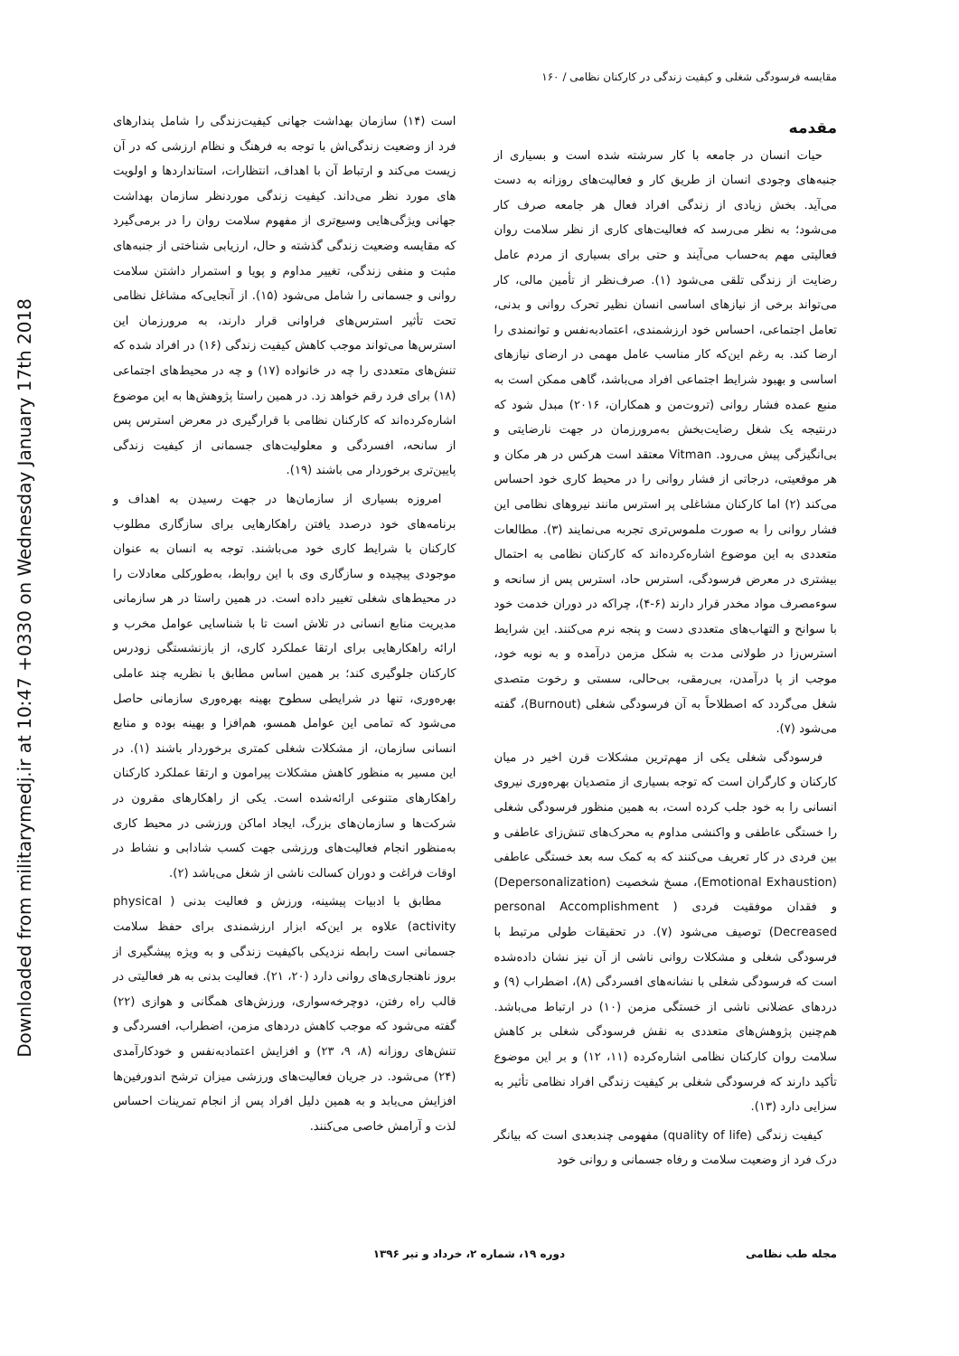Downloaded from militarymedj.ir at 10:47 +0330 on Wednesday January 17th 2018
مقایسه فرسودگی شغلی و کیفیت زندگی در کارکنان نظامی / ۱۶۰
مقدمه
حیات انسان در جامعه با کار سرشته شده است و بسیاری از جنبه‌های وجودی انسان از طریق کار و فعالیت‌های روزانه به دست می‌آید. بخش زیادی از زندگی افراد فعال هر جامعه صرف کار می‌شود؛ به نظر می‌رسد که فعالیت‌های کاری از نظر سلامت روان فعالیتی مهم به‌حساب می‌آیند و حتی برای بسیاری از مردم عامل رضایت از زندگی تلقی می‌شود (۱). صرف‌نظر از تأمین مالی، کار می‌تواند برخی از نیازهای اساسی انسان نظیر تحرک روانی و بدنی، تعامل اجتماعی، احساس خود ارزشمندی، اعتمادبه‌نفس و توانمندی را ارضا کند. به رغم این‌که کار مناسب عامل مهمی در ارضای نیازهای اساسی و بهبود شرایط اجتماعی افراد می‌باشد، گاهی ممکن است به منبع عمده فشار روانی (تروت‌من و همکاران، ۲۰۱۶) مبدل شود که درنتیجه یک شغل رضایت‌بخش به‌مرورزمان در جهت نارضایتی و بی‌انگیزگی پیش می‌رود. Vitman معتقد است هرکس در هر مکان و هر موقعیتی، درجاتی از فشار روانی را در محیط کاری خود احساس می‌کند (۲) اما کارکنان مشاغلی پر استرس مانند نیروهای نظامی این فشار روانی را به صورت ملموس‌تری تجربه می‌نمایند (۳). مطالعات متعددی به این موضوع اشاره‌کرده‌اند که کارکنان نظامی به احتمال بیشتری در معرض فرسودگی، استرس حاد، استرس پس از سانحه و سوءمصرف مواد مخدر قرار دارند (۶-۴)، چراکه در دوران خدمت خود با سوانح و التهاب‌های متعددی دست و پنجه نرم می‌کنند. این شرایط استرس‌زا در طولانی مدت به شکل مزمن درآمده و به نوبه خود، موجب از پا درآمدن، بی‌رمقی، بی‌حالی، سستی و رخوت متصدی شغل می‌گردد که اصطلاحاً به آن فرسودگی شغلی (Burnout)، گفته می‌شود (۷).
فرسودگی شغلی یکی از مهم‌ترین مشکلات قرن اخیر در میان کارکنان و کارگران است که توجه بسیاری از متصدیان بهره‌وری نیروی انسانی را به خود جلب کرده است، به همین منظور فرسودگی شغلی را خستگی عاطفی و واکنشی مداوم به محرک‌های تنش‌زای عاطفی و بین فردی در کار تعریف می‌کنند که به کمک سه بعد خستگی عاطفی (Emotional Exhaustion)، مسخ شخصیت (Depersonalization) و فقدان موفقیت فردی ( personal Accomplishment Decreased) توصیف می‌شود (۷). در تحقیقات طولی مرتبط با فرسودگی شغلی و مشکلات روانی ناشی از آن نیز نشان داده‌شده است که فرسودگی شغلی با نشانه‌های افسردگی (۸)، اضطراب (۹) و دردهای عضلانی ناشی از خستگی مزمن (۱۰) در ارتباط می‌باشد. هم‌چنین پژوهش‌های متعددی به نقش فرسودگی شغلی بر کاهش سلامت روان کارکنان نظامی اشاره‌کرده (۱۱، ۱۲) و بر این موضوع تأکید دارند که فرسودگی شغلی بر کیفیت زندگی افراد نظامی تأثیر به سزایی دارد (۱۳).
کیفیت زندگی (quality of life) مفهومی چندبعدی است که بیانگر درک فرد از وضعیت سلامت و رفاه جسمانی و روانی خود
است (۱۴) سازمان بهداشت جهانی کیفیت‌زندگی را شامل پندارهای فرد از وضعیت زندگی‌اش با توجه به فرهنگ و نظام ارزشی که در آن زیست می‌کند و ارتباط آن با اهداف، انتظارات، استانداردها و اولویت های مورد نظر می‌داند. کیفیت زندگی موردنظر سازمان بهداشت جهانی ویژگی‌هایی وسیع‌تری از مفهوم سلامت روان را در برمی‌گیرد که مقایسه وضعیت زندگی گذشته و حال، ارزیابی شناختی از جنبه‌های مثبت و منفی زندگی، تغییر مداوم و پویا و استمرار داشتن سلامت روانی و جسمانی را شامل می‌شود (۱۵). از آنجایی‌که مشاغل نظامی تحت تأثیر استرس‌های فراوانی قرار دارند، به مرورزمان این استرس‌ها می‌تواند موجب کاهش کیفیت زندگی (۱۶) در افراد شده که تنش‌های متعددی را چه در خانواده (۱۷) و چه در محیط‌های اجتماعی (۱۸) برای فرد رقم خواهد زد. در همین راستا پژوهش‌ها به این موضوع اشاره‌کرده‌اند که کارکنان نظامی با قرارگیری در معرض استرس پس از سانحه، افسردگی و معلولیت‌های جسمانی از کیفیت زندگی پایین‌تری برخوردار می باشند (۱۹).
امروزه بسیاری از سازمان‌ها در جهت رسیدن به اهداف و برنامه‌های خود درصدد یافتن راهکارهایی برای سازگاری مطلوب کارکنان با شرایط کاری خود می‌باشند. توجه به انسان به عنوان موجودی پیچیده و سازگاری وی با این روابط، به‌طورکلی معادلات را در محیط‌های شغلی تغییر داده است. در همین راستا در هر سازمانی مدیریت منابع انسانی در تلاش است تا با شناسایی عوامل مخرب و ارائه راهکارهایی برای ارتقا عملکرد کاری، از بازنشستگی زودرس کارکنان جلوگیری کند؛ بر همین اساس مطابق با نظریه چند عاملی بهره‌وری، تنها در شرایطی سطوح بهینه بهره‌وری سازمانی حاصل می‌شود که تمامی این عوامل همسو، هم‌افزا و بهینه بوده و منابع انسانی سازمان، از مشکلات شغلی کمتری برخوردار باشند (۱). در این مسیر به منظور کاهش مشکلات پیرامون و ارتقا عملکرد کارکنان راهکارهای متنوعی ارائه‌شده است. یکی از راهکارهای مقرون در شرکت‌ها و سازمان‌های بزرگ، ایجاد اماکن ورزشی در محیط کاری به‌منظور انجام فعالیت‌های ورزشی جهت کسب شادابی و نشاط در اوقات فراغت و دوران کسالت ناشی از شغل می‌باشد (۲).
مطابق با ادبیات پیشینه، ورزش و فعالیت بدنی ( physical activity) علاوه بر این‌که ابزار ارزشمندی برای حفظ سلامت جسمانی است رابطه نزدیکی باکیفیت زندگی و به ویژه پیشگیری از بروز ناهنجاری‌های روانی دارد (۲۰، ۲۱). فعالیت بدنی به هر فعالیتی در قالب راه رفتن، دوچرخه‌سواری، ورزش‌های همگانی و هوازی (۲۲) گفته می‌شود که موجب کاهش دردهای مزمن، اضطراب، افسردگی و تنش‌های روزانه (۸، ۹، ۲۳) و افزایش اعتمادبه‌نفس و خودکارآمدی (۲۴) می‌شود. در جریان فعالیت‌های ورزشی میزان ترشح اندورفین‌ها افزایش می‌یابد و به همین دلیل افراد پس از انجام تمرینات احساس لذت و آرامش خاصی می‌کنند.
مجله طب نظامی دوره ۱۹، شماره ۲، خرداد و تیر ۱۳۹۶